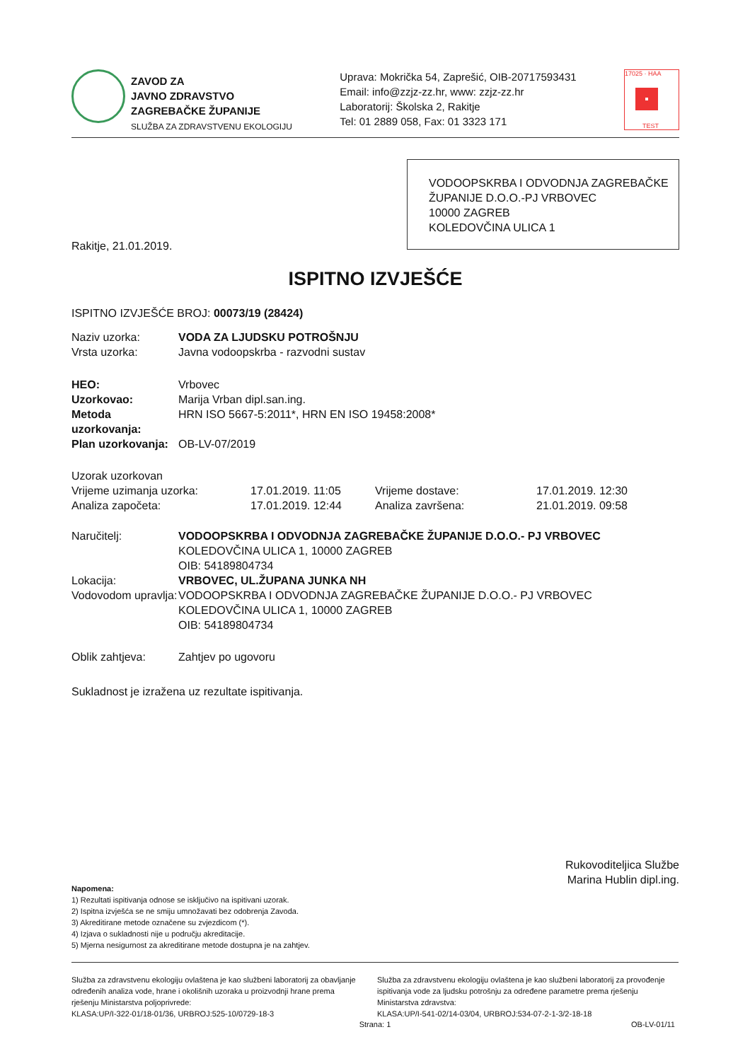ZAVOD ZA
JAVNO ZDRAVSTVO
ZAGREBAČKE ŽUPANIJE
SLUŽBA ZA ZDRAVSTVENU EKOLOGIJU
Uprava: Mokrička 54, Zaprešić, OIB-20717593431
Email: info@zzjz-zz.hr, www: zzjz-zz.hr
Laboratorij: Školska 2, Rakitje
Tel: 01 2889 058, Fax: 01 3323 171
17025 · HAA
TEST
VODOOPSKRBA I ODVODNJA ZAGREBAČKE ŽUPANIJE D.O.O.-PJ VRBOVEC
10000 ZAGREB
KOLEDOVČINA ULICA 1
Rakitje, 21.01.2019.
ISPITNO IZVJEŠĆE
ISPITNO IZVJEŠĆE BROJ: 00073/19 (28424)
| Naziv uzorka: | VODA ZA LJUDSKU POTROŠNJU |
| Vrsta uzorka: | Javna vodoopskrba - razvodni sustav |
| HEO: | Vrbovec |
| Uzorkovao: | Marija Vrban dipl.san.ing. |
| Metoda uzorkovanja: | HRN ISO 5667-5:2011*, HRN EN ISO 19458:2008* |
| Plan uzorkovanja: | OB-LV-07/2019 |
| Uzorak uzorkovan | | | |
| Vrijeme uzimanja uzorka: | 17.01.2019. 11:05 | Vrijeme dostave: | 17.01.2019. 12:30 |
| Analiza započeta: | 17.01.2019. 12:44 | Analiza završena: | 21.01.2019. 09:58 |
| Naručitelj: | VODOOPSKRBA I ODVODNJA ZAGREBAČKE ŽUPANIJE D.O.O.- PJ VRBOVEC KOLEDOVČINA ULICA 1, 10000 ZAGREB OIB: 54189804734 |
| Lokacija: | VRBOVEC, UL.ŽUPANA JUNKA NH |
| Vodovodom upravlja: | VODOOPSKRBA I ODVODNJA ZAGREBAČKE ŽUPANIJE D.O.O.- PJ VRBOVEC KOLEDOVČINA ULICA 1, 10000 ZAGREB OIB: 54189804734 |
| Oblik zahtjeva: | Zahtjev po ugovoru |
Sukladnost je izražena uz rezultate ispitivanja.
Rukovoditeljica Službe
Marina Hublin dipl.ing.
Napomena:
1) Rezultati ispitivanja odnose se isključivo na ispitivani uzorak.
2) Ispitna izvješća se ne smiju umnožavati bez odobrenja Zavoda.
3) Akreditirane metode označene su zvjezdicom (*).
4) Izjava o sukladnosti nije u području akreditacije.
5) Mjerna nesigurnost za akreditirane metode dostupna je na zahtjev.
Služba za zdravstvenu ekologiju ovlaštena je kao službeni laboratorij za obavljanje određenih analiza vode, hrane i okolišnih uzoraka u proizvodnji hrane prema rješenju Ministarstva poljoprivrede:
KLASA:UP/I-322-01/18-01/36, URBROJ:525-10/0729-18-3
Služba za zdravstvenu ekologiju ovlaštena je kao službeni laboratorij za provođenje ispitivanja vode za ljudsku potrošnju za određene parametre prema rješenju Ministarstva zdravstva:
KLASA:UP/I-541-02/14-03/04, URBROJ:534-07-2-1-3/2-18-18
Strana: 1 OB-LV-01/11